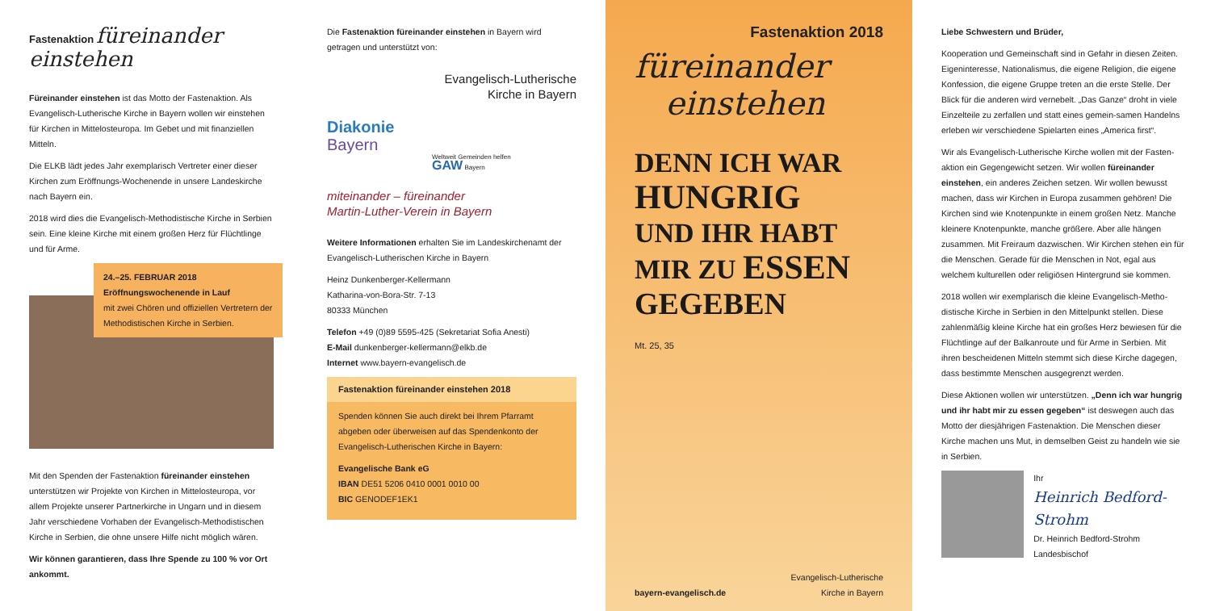Fastenaktion füreinander einstehen
Füreinander einstehen ist das Motto der Fastenaktion. Als Evangelisch-Lutherische Kirche in Bayern wollen wir einstehen für Kirchen in Mittelosteuropa. Im Gebet und mit finanziellen Mitteln.
Die ELKB lädt jedes Jahr exemplarisch Vertreter einer dieser Kirchen zum Eröffnungs-Wochenende in unsere Landeskirche nach Bayern ein.
2018 wird dies die Evangelisch-Methodistische Kirche in Serbien sein. Eine kleine Kirche mit einem großen Herz für Flüchtlinge und für Arme.
24.–25. FEBRUAR 2018
Eröffnungswochenende in Lauf
mit zwei Chören und offiziellen Vertretern der Methodistischen Kirche in Serbien.
Mit den Spenden der Fastenaktion füreinander einstehen unterstützen wir Projekte von Kirchen in Mittelosteuropa, vor allem Projekte unserer Partnerkirche in Ungarn und in diesem Jahr verschiedene Vorhaben der Evangelisch-Methodistischen Kirche in Serbien, die ohne unsere Hilfe nicht möglich wären.
Wir können garantieren, dass Ihre Spende zu 100 % vor Ort ankommt.
Die Fastenaktion füreinander einstehen in Bayern wird getragen und unterstützt von:
Evangelisch-Lutherische
Kirche in Bayern
Diakonie
Bayern
Weltweit Gemeinden helfen
GAW Bayern
miteinander – füreinander
Martin-Luther-Verein in Bayern
Weitere Informationen erhalten Sie im Landeskirchenamt der Evangelisch-Lutherischen Kirche in Bayern
Heinz Dunkenberger-Kellermann
Katharina-von-Bora-Str. 7-13
80333 München
Telefon +49 (0)89 5595-425 (Sekretariat Sofia Anesti)
E-Mail dunkenberger-kellermann@elkb.de
Internet www.bayern-evangelisch.de
Fastenaktion füreinander einstehen 2018
Spenden können Sie auch direkt bei Ihrem Pfarramt abgeben oder überweisen auf das Spendenkonto der Evangelisch-Lutherischen Kirche in Bayern:
Evangelische Bank eG
IBAN DE51 5206 0410 0001 0010 00
BIC GENODEF1EK1
Fastenaktion 2018
füreinander
einstehen
DENN ICH WAR
HUNGRIG
UND IHR HABT
MIR ZU ESSEN
GEGEBEN
Mt. 25, 35
bayern-evangelisch.de Evangelisch-Lutherische
Kirche in Bayern
Liebe Schwestern und Brüder,
Kooperation und Gemeinschaft sind in Gefahr in diesen Zeiten. Eigeninteresse, Nationalismus, die eigene Religion, die eigene Konfession, die eigene Gruppe treten an die erste Stelle. Der Blick für die anderen wird vernebelt. „Das Ganze“ droht in viele Einzelteile zu zerfallen und statt eines gemein-samen Handelns erleben wir verschiedene Spielarten eines „America first“.
Wir als Evangelisch-Lutherische Kirche wollen mit der Fasten-aktion ein Gegengewicht setzen. Wir wollen füreinander einstehen, ein anderes Zeichen setzen. Wir wollen bewusst machen, dass wir Kirchen in Europa zusammen gehören! Die Kirchen sind wie Knotenpunkte in einem großen Netz. Manche kleinere Knotenpunkte, manche größere. Aber alle hängen zusammen. Mit Freiraum dazwischen. Wir Kirchen stehen ein für die Menschen. Gerade für die Menschen in Not, egal aus welchem kulturellen oder religiösen Hintergrund sie kommen.
2018 wollen wir exemplarisch die kleine Evangelisch-Metho-distische Kirche in Serbien in den Mittelpunkt stellen. Diese zahlenmäßig kleine Kirche hat ein großes Herz bewiesen für die Flüchtlinge auf der Balkanroute und für Arme in Serbien. Mit ihren bescheidenen Mitteln stemmt sich diese Kirche dagegen, dass bestimmte Menschen ausgegrenzt werden.
Diese Aktionen wollen wir unterstützen. „Denn ich war hungrig und ihr habt mir zu essen gegeben“ ist deswegen auch das Motto der diesjährigen Fastenaktion. Die Menschen dieser Kirche machen uns Mut, in demselben Geist zu handeln wie sie in Serbien.
Ihr
Heinrich Bedford-Strohm
Dr. Heinrich Bedford-Strohm
Landesbischof